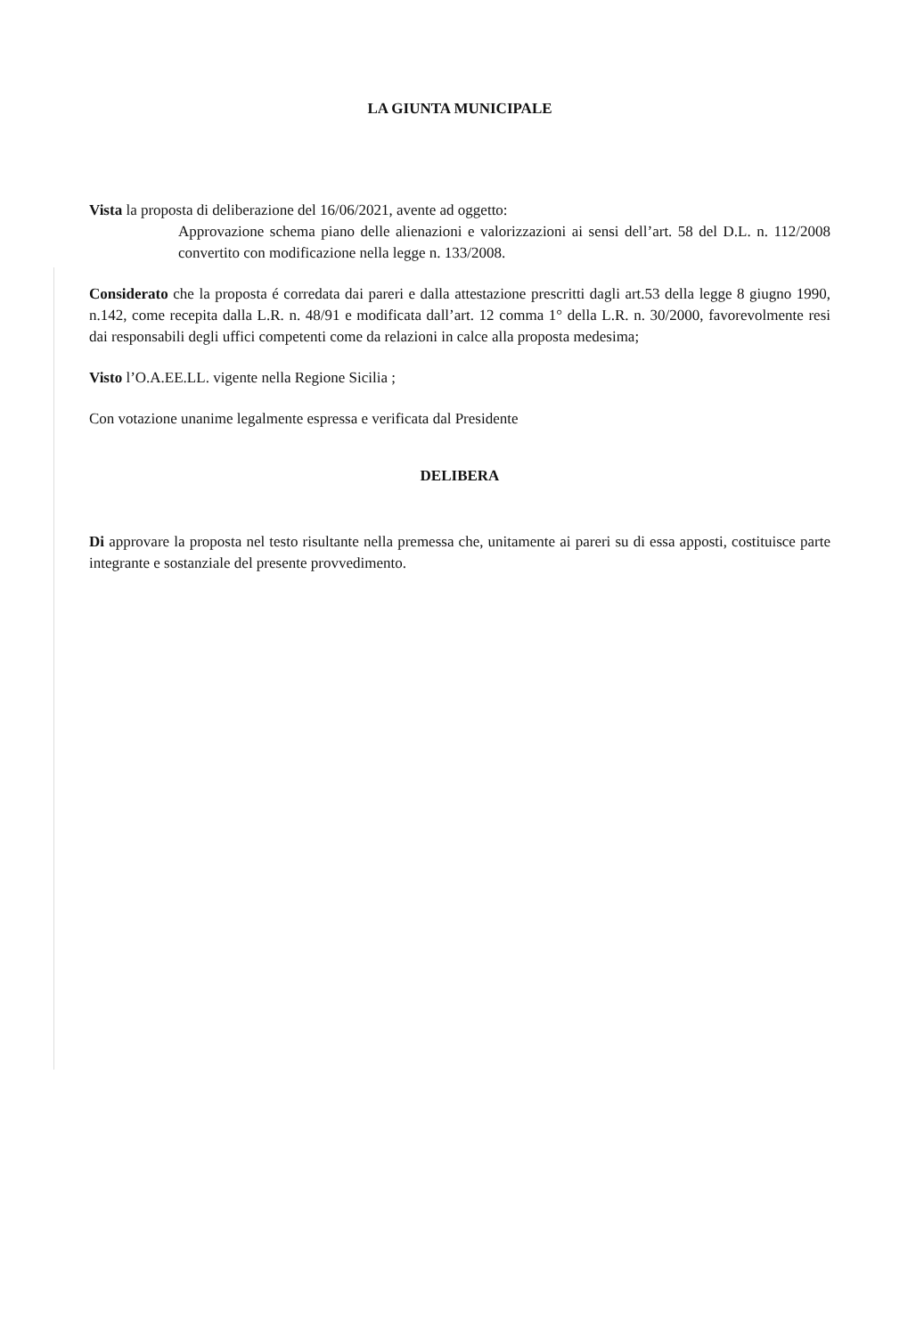LA GIUNTA MUNICIPALE
Vista la proposta di deliberazione del 16/06/2021, avente ad oggetto:
Approvazione schema piano delle alienazioni e valorizzazioni ai sensi dell’art. 58 del D.L. n. 112/2008 convertito con modificazione nella legge n. 133/2008.
Considerato che la proposta é corredata dai pareri e dalla attestazione prescritti dagli art.53 della legge 8 giugno 1990, n.142, come recepita dalla L.R. n. 48/91 e modificata dall’art. 12 comma 1° della L.R. n. 30/2000, favorevolmente resi dai responsabili degli uffici competenti come da relazioni in calce alla proposta medesima;
Visto l’O.A.EE.LL. vigente nella Regione Sicilia ;
Con votazione unanime legalmente espressa e verificata dal Presidente
DELIBERA
Di approvare la proposta nel testo risultante nella premessa che, unitamente ai pareri su di essa apposti, costituisce parte integrante e sostanziale del presente provvedimento.